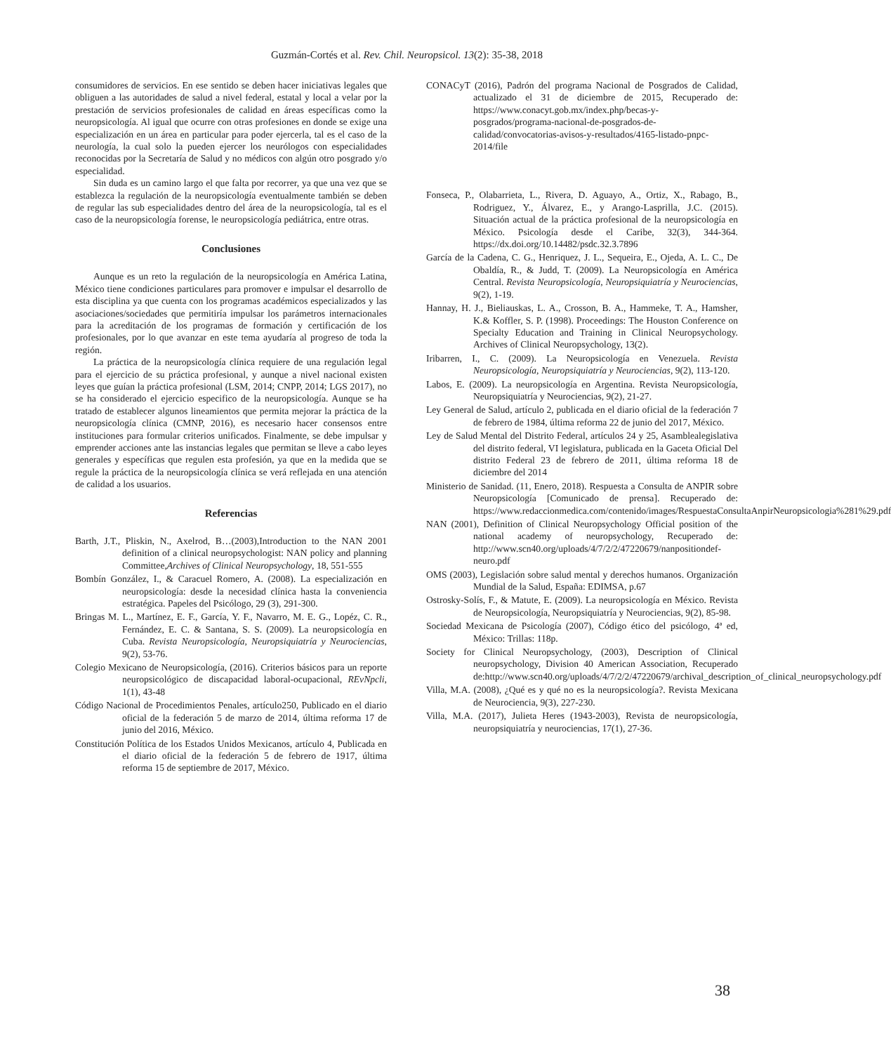Guzmán-Cortés et al. Rev. Chil. Neuropsicol. 13(2): 35-38, 2018
consumidores de servicios. En ese sentido se deben hacer iniciativas legales que obliguen a las autoridades de salud a nivel federal, estatal y local a velar por la prestación de servicios profesionales de calidad en áreas específicas como la neuropsicología. Al igual que ocurre con otras profesiones en donde se exige una especialización en un área en particular para poder ejercerla, tal es el caso de la neurología, la cual solo la pueden ejercer los neurólogos con especialidades reconocidas por la Secretaría de Salud y no médicos con algún otro posgrado y/o especialidad.
Sin duda es un camino largo el que falta por recorrer, ya que una vez que se establezca la regulación de la neuropsicología eventualmente también se deben de regular las sub especialidades dentro del área de la neuropsicología, tal es el caso de la neuropsicología forense, le neuropsicología pediátrica, entre otras.
Conclusiones
Aunque es un reto la regulación de la neuropsicología en América Latina, México tiene condiciones particulares para promover e impulsar el desarrollo de esta disciplina ya que cuenta con los programas académicos especializados y las asociaciones/sociedades que permitiría impulsar los parámetros internacionales para la acreditación de los programas de formación y certificación de los profesionales, por lo que avanzar en este tema ayudaría al progreso de toda la región.
La práctica de la neuropsicología clínica requiere de una regulación legal para el ejercicio de su práctica profesional, y aunque a nivel nacional existen leyes que guían la práctica profesional (LSM, 2014; CNPP, 2014; LGS 2017), no se ha considerado el ejercicio especifico de la neuropsicología. Aunque se ha tratado de establecer algunos lineamientos que permita mejorar la práctica de la neuropsicología clínica (CMNP, 2016), es necesario hacer consensos entre instituciones para formular criterios unificados. Finalmente, se debe impulsar y emprender acciones ante las instancias legales que permitan se lleve a cabo leyes generales y específicas que regulen esta profesión, ya que en la medida que se regule la práctica de la neuropsicología clínica se verá reflejada en una atención de calidad a los usuarios.
Referencias
Barth, J.T., Pliskin, N., Axelrod, B…(2003),Introduction to the NAN 2001 definition of a clinical neuropsychologist: NAN policy and planning Committee,Archives of Clinical Neuropsychology, 18, 551-555
Bombín González, I., & Caracuel Romero, A. (2008). La especialización en neuropsicología: desde la necesidad clínica hasta la conveniencia estratégica. Papeles del Psicólogo, 29 (3), 291-300.
Bringas M. L., Martínez, E. F., García, Y. F., Navarro, M. E. G., Lopéz, C. R., Fernández, E. C. & Santana, S. S. (2009). La neuropsicología en Cuba. Revista Neuropsicología, Neuropsiquiatría y Neurociencias, 9(2), 53-76.
Colegio Mexicano de Neuropsicología, (2016). Criterios básicos para un reporte neuropsicológico de discapacidad laboral-ocupacional, REvNpcli, 1(1), 43-48
Código Nacional de Procedimientos Penales, artículo250, Publicado en el diario oficial de la federación 5 de marzo de 2014, última reforma 17 de junio del 2016, México.
Constitución Política de los Estados Unidos Mexicanos, artículo 4, Publicada en el diario oficial de la federación 5 de febrero de 1917, última reforma 15 de septiembre de 2017, México.
CONACyT (2016), Padrón del programa Nacional de Posgrados de Calidad, actualizado el 31 de diciembre de 2015, Recuperado de: https://www.conacyt.gob.mx/index.php/becas-y-posgrados/programa-nacional-de-posgrados-de-calidad/convocatorias-avisos-y-resultados/4165-listado-pnpc-2014/file
Fonseca, P., Olabarrieta, L., Rivera, D. Aguayo, A., Ortiz, X., Rabago, B., Rodriguez, Y., Álvarez, E., y Arango-Lasprilla, J.C. (2015). Situación actual de la práctica profesional de la neuropsicología en México. Psicología desde el Caribe, 32(3), 344-364. https://dx.doi.org/10.14482/psdc.32.3.7896
García de la Cadena, C. G., Henriquez, J. L., Sequeira, E., Ojeda, A. L. C., De Obaldía, R., & Judd, T. (2009). La Neuropsicología en América Central. Revista Neuropsicología, Neuropsiquiatría y Neurociencias, 9(2), 1-19.
Hannay, H. J., Bieliauskas, L. A., Crosson, B. A., Hammeke, T. A., Hamsher, K.& Koffler, S. P. (1998). Proceedings: The Houston Conference on Specialty Education and Training in Clinical Neuropsychology. Archives of Clinical Neuropsychology, 13(2).
Iribarren, I., C. (2009). La Neuropsicología en Venezuela. Revista Neuropsicología, Neuropsiquiatría y Neurociencias, 9(2), 113-120.
Labos, E. (2009). La neuropsicología en Argentina. Revista Neuropsicología, Neuropsiquiatría y Neurociencias, 9(2), 21-27.
Ley General de Salud, artículo 2, publicada en el diario oficial de la federación 7 de febrero de 1984, última reforma 22 de junio del 2017, México.
Ley de Salud Mental del Distrito Federal, artículos 24 y 25, Asamblealegislativa del distrito federal, VI legislatura, publicada en la Gaceta Oficial Del distrito Federal 23 de febrero de 2011, última reforma 18 de diciembre del 2014
Ministerio de Sanidad. (11, Enero, 2018). Respuesta a Consulta de ANPIR sobre Neuropsicología [Comunicado de prensa]. Recuperado de: https://www.redaccionmedica.com/contenido/images/RespuestaConsultaAnpirNeuropsicologia%281%29.pdf
NAN (2001), Definition of Clinical Neuropsychology Official position of the national academy of neuropsychology, Recuperado de: http://www.scn40.org/uploads/4/7/2/2/47220679/nanpositiondef-neuro.pdf
OMS (2003), Legislación sobre salud mental y derechos humanos. Organización Mundial de la Salud, España: EDIMSA, p.67
Ostrosky-Solís, F., & Matute, E. (2009). La neuropsicología en México. Revista de Neuropsicología, Neuropsiquiatría y Neurociencias, 9(2), 85-98.
Sociedad Mexicana de Psicología (2007), Código ético del psicólogo, 4ª ed, México: Trillas: 118p.
Society for Clinical Neuropsychology, (2003), Description of Clinical neuropsychology, Division 40 American Association, Recuperado de:http://www.scn40.org/uploads/4/7/2/2/47220679/archival_description_of_clinical_neuropsychology.pdf
Villa, M.A. (2008), ¿Qué es y qué no es la neuropsicología?. Revista Mexicana de Neurociencia, 9(3), 227-230.
Villa, M.A. (2017), Julieta Heres (1943-2003), Revista de neuropsicología, neuropsiquiatría y neurociencias, 17(1), 27-36.
38